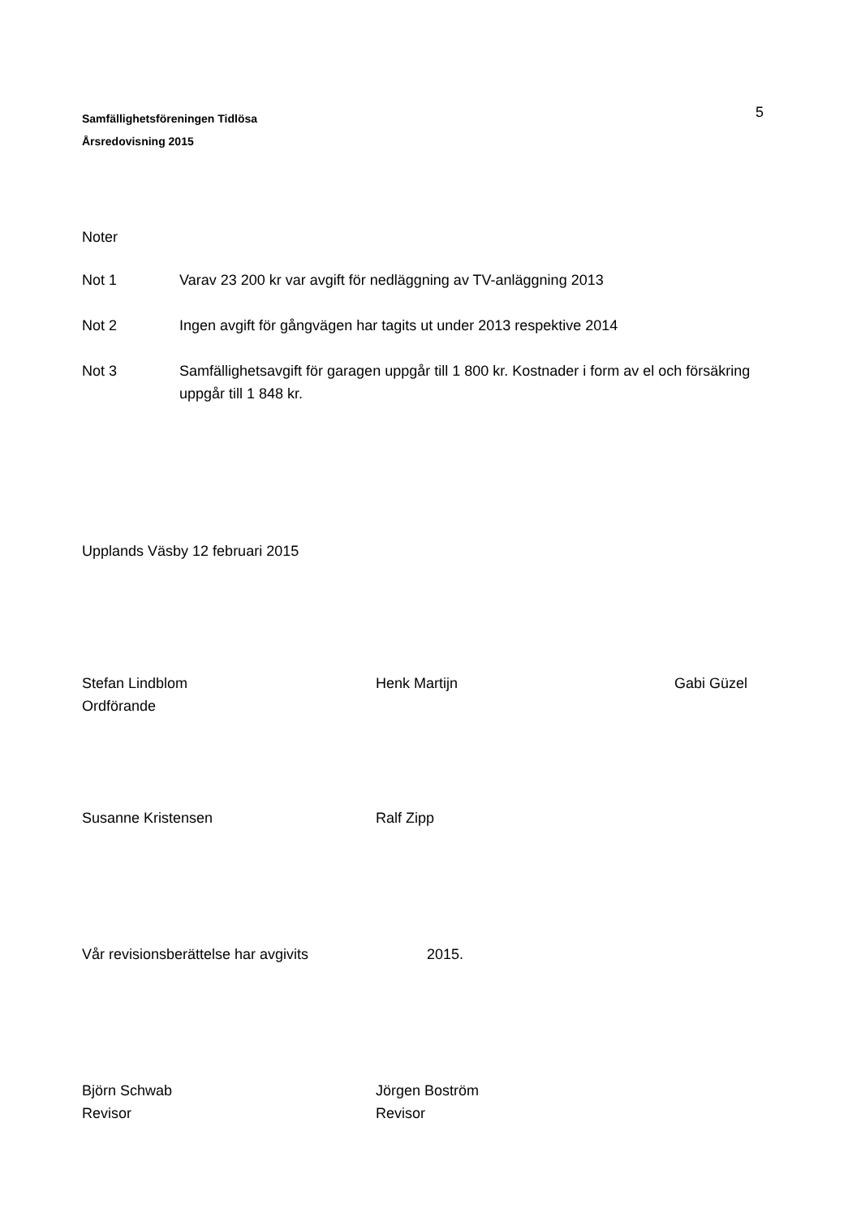Samfällighetsföreningen Tidlösa
Årsredovisning 2015
5
Noter
Not 1 Varav 23 200 kr var avgift för nedläggning av TV-anläggning 2013
Not 2 Ingen avgift för gångvägen har tagits ut under 2013 respektive 2014
Not 3 Samfällighetsavgift för garagen uppgår till 1 800 kr. Kostnader i form av el och försäkring uppgår till 1 848 kr.
Upplands Väsby 12 februari 2015
Stefan Lindblom
Ordförande
Henk Martijn Gabi Güzel
Susanne Kristensen Ralf Zipp
Vår revisionsberättelse har avgivits 2015.
Björn Schwab
Revisor
Jörgen Boström
Revisor